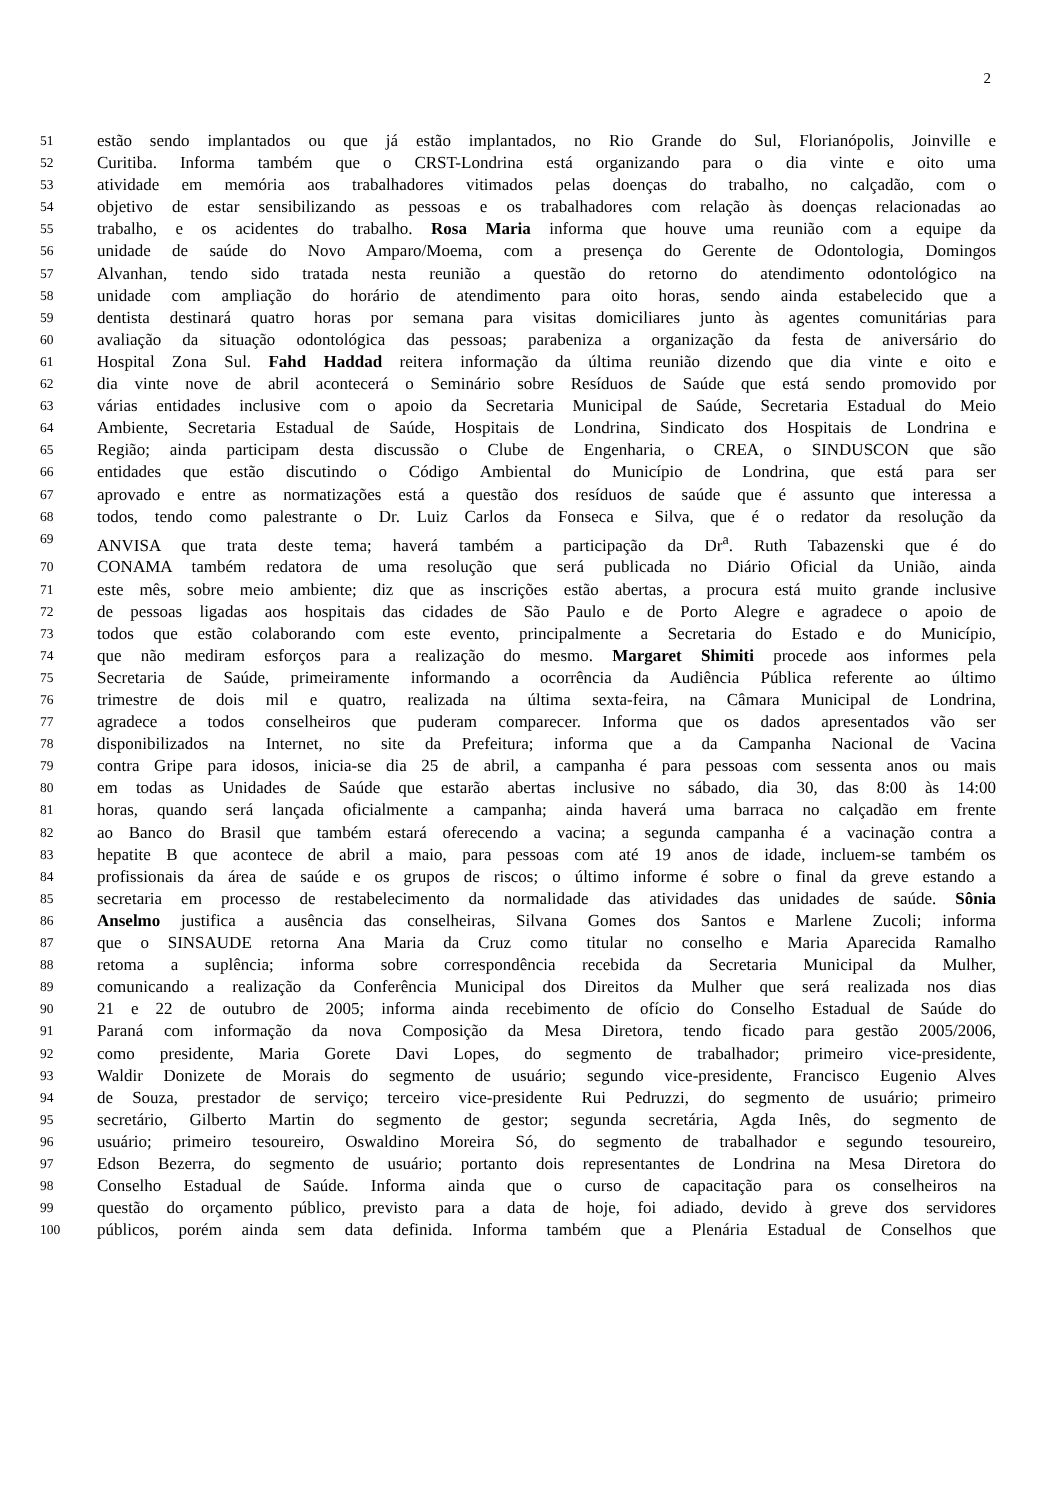2
51 estão sendo implantados ou que já estão implantados, no Rio Grande do Sul, Florianópolis, Joinville e
52 Curitiba. Informa também que o CRST-Londrina está organizando para o dia vinte e oito uma
53 atividade em memória aos trabalhadores vitimados pelas doenças do trabalho, no calçadão, com o
54 objetivo de estar sensibilizando as pessoas e os trabalhadores com relação às doenças relacionadas ao
55 trabalho, e os acidentes do trabalho. Rosa Maria informa que houve uma reunião com a equipe da
56 unidade de saúde do Novo Amparo/Moema, com a presença do Gerente de Odontologia, Domingos
57 Alvanhan, tendo sido tratada nesta reunião a questão do retorno do atendimento odontológico na
58 unidade com ampliação do horário de atendimento para oito horas, sendo ainda estabelecido que a
59 dentista destinará quatro horas por semana para visitas domiciliares junto às agentes comunitárias para
60 avaliação da situação odontológica das pessoas; parabeniza a organização da festa de aniversário do
61 Hospital Zona Sul. Fahd Haddad reitera informação da última reunião dizendo que dia vinte e oito e
62 dia vinte nove de abril acontecerá o Seminário sobre Resíduos de Saúde que está sendo promovido por
63 várias entidades inclusive com o apoio da Secretaria Municipal de Saúde, Secretaria Estadual do Meio
64 Ambiente, Secretaria Estadual de Saúde, Hospitais de Londrina, Sindicato dos Hospitais de Londrina e
65 Região; ainda participam desta discussão o Clube de Engenharia, o CREA, o SINDUSCON que são
66 entidades que estão discutindo o Código Ambiental do Município de Londrina, que está para ser
67 aprovado e entre as normatizações está a questão dos resíduos de saúde que é assunto que interessa a
68 todos, tendo como palestrante o Dr. Luiz Carlos da Fonseca e Silva, que é o redator da resolução da
69 ANVISA que trata deste tema; haverá também a participação da Dr<sup>a</sup>. Ruth Tabazenski que é do
70 CONAMA também redatora de uma resolução que será publicada no Diário Oficial da União, ainda
71 este mês, sobre meio ambiente; diz que as inscrições estão abertas, a procura está muito grande inclusive
72 de pessoas ligadas aos hospitais das cidades de São Paulo e de Porto Alegre e agradece o apoio de
73 todos que estão colaborando com este evento, principalmente a Secretaria do Estado e do Município,
74 que não mediram esforços para a realização do mesmo. Margaret Shimiti procede aos informes pela
75 Secretaria de Saúde, primeiramente informando a ocorrência da Audiência Pública referente ao último
76 trimestre de dois mil e quatro, realizada na última sexta-feira, na Câmara Municipal de Londrina,
77 agradece a todos conselheiros que puderam comparecer. Informa que os dados apresentados vão ser
78 disponibilizados na Internet, no site da Prefeitura; informa que a da Campanha Nacional de Vacina
79 contra Gripe para idosos, inicia-se dia 25 de abril, a campanha é para pessoas com sessenta anos ou mais
80 em todas as Unidades de Saúde que estarão abertas inclusive no sábado, dia 30, das 8:00 às 14:00
81 horas, quando será lançada oficialmente a campanha; ainda haverá uma barraca no calçadão em frente
82 ao Banco do Brasil que também estará oferecendo a vacina; a segunda campanha é a vacinação contra a
83 hepatite B que acontece de abril a maio, para pessoas com até 19 anos de idade, incluem-se também os
84 profissionais da área de saúde e os grupos de riscos; o último informe é sobre o final da greve estando a
85 secretaria em processo de restabelecimento da normalidade das atividades das unidades de saúde. Sônia
86 Anselmo justifica a ausência das conselheiras, Silvana Gomes dos Santos e Marlene Zucoli; informa
87 que o SINSAUDE retorna Ana Maria da Cruz como titular no conselho e Maria Aparecida Ramalho
88 retoma a suplência; informa sobre correspondência recebida da Secretaria Municipal da Mulher,
89 comunicando a realização da Conferência Municipal dos Direitos da Mulher que será realizada nos dias
90 21 e 22 de outubro de 2005; informa ainda recebimento de ofício do Conselho Estadual de Saúde do
91 Paraná com informação da nova Composição da Mesa Diretora, tendo ficado para gestão 2005/2006,
92 como presidente, Maria Gorete Davi Lopes, do segmento de trabalhador; primeiro vice-presidente,
93 Waldir Donizete de Morais do segmento de usuário; segundo vice-presidente, Francisco Eugenio Alves
94 de Souza, prestador de serviço; terceiro vice-presidente Rui Pedruzzi, do segmento de usuário; primeiro
95 secretário, Gilberto Martin do segmento de gestor; segunda secretária, Agda Inês, do segmento de
96 usuário; primeiro tesoureiro, Oswaldino Moreira Só, do segmento de trabalhador e segundo tesoureiro,
97 Edson Bezerra, do segmento de usuário; portanto dois representantes de Londrina na Mesa Diretora do
98 Conselho Estadual de Saúde. Informa ainda que o curso de capacitação para os conselheiros na
99 questão do orçamento público, previsto para a data de hoje, foi adiado, devido à greve dos servidores
100 públicos, porém ainda sem data definida. Informa também que a Plenária Estadual de Conselhos que